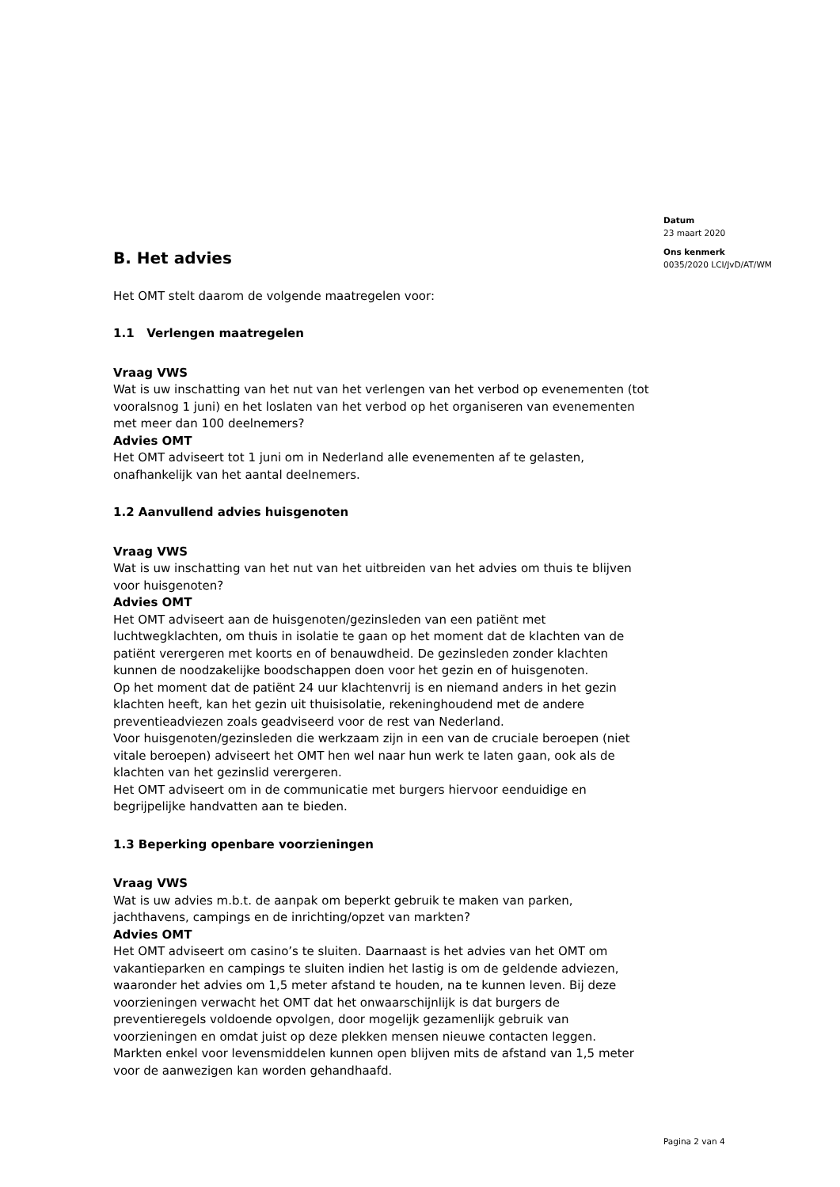B. Het advies
Het OMT stelt daarom de volgende maatregelen voor:
1.1 Verlengen maatregelen
Vraag VWS
Wat is uw inschatting van het nut van het verlengen van het verbod op evenementen (tot vooralsnog 1 juni) en het loslaten van het verbod op het organiseren van evenementen met meer dan 100 deelnemers?
Advies OMT
Het OMT adviseert tot 1 juni om in Nederland alle evenementen af te gelasten, onafhankelijk van het aantal deelnemers.
1.2 Aanvullend advies huisgenoten
Vraag VWS
Wat is uw inschatting van het nut van het uitbreiden van het advies om thuis te blijven voor huisgenoten?
Advies OMT
Het OMT adviseert aan de huisgenoten/gezinsleden van een patiënt met luchtwegklachten, om thuis in isolatie te gaan op het moment dat de klachten van de patiënt verergeren met koorts en of benauwdheid. De gezinsleden zonder klachten kunnen de noodzakelijke boodschappen doen voor het gezin en of huisgenoten.
Op het moment dat de patiënt 24 uur klachtenvrij is en niemand anders in het gezin klachten heeft, kan het gezin uit thuisisolatie, rekeninghoudend met de andere preventieadviezen zoals geadviseerd voor de rest van Nederland.
Voor huisgenoten/gezinsleden die werkzaam zijn in een van de cruciale beroepen (niet vitale beroepen) adviseert het OMT hen wel naar hun werk te laten gaan, ook als de klachten van het gezinslid verergeren.
Het OMT adviseert om in de communicatie met burgers hiervoor eenduidige en begrijpelijke handvatten aan te bieden.
1.3 Beperking openbare voorzieningen
Vraag VWS
Wat is uw advies m.b.t. de aanpak om beperkt gebruik te maken van parken, jachthavens, campings en de inrichting/opzet van markten?
Advies OMT
Het OMT adviseert om casino’s te sluiten. Daarnaast is het advies van het OMT om vakantieparken en campings te sluiten indien het lastig is om de geldende adviezen, waaronder het advies om 1,5 meter afstand te houden, na te kunnen leven. Bij deze voorzieningen verwacht het OMT dat het onwaarschijnlijk is dat burgers de preventieregels voldoende opvolgen, door mogelijk gezamenlijk gebruik van voorzieningen en omdat juist op deze plekken mensen nieuwe contacten leggen.
Markten enkel voor levensmiddelen kunnen open blijven mits de afstand van 1,5 meter voor de aanwezigen kan worden gehandhaafd.
Datum
23 maart 2020
Ons kenmerk
0035/2020 LCI/JvD/AT/WM
Pagina 2 van 4